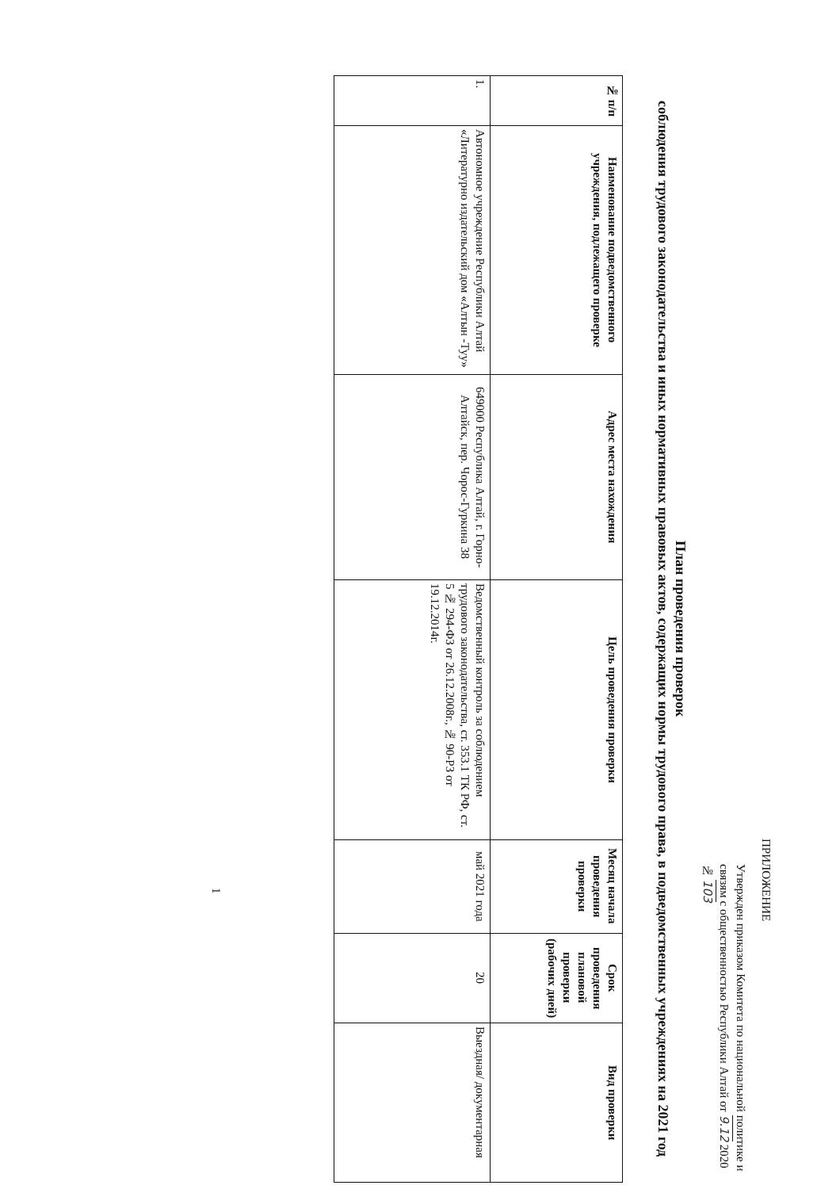ПРИЛОЖЕНИЕ
Утвержден приказом Комитета по национальной политике и связям с общественностью Республики Алтай от 9.12 2020 № 103
План проведения проверок
соблюдения трудового законодательства и иных нормативных правовых актов, содержащих нормы трудового права, в подведомственных учреждениях на 2021 год
| № п/п | Наименование подведомственного учреждения, подлежащего проверке | Адрес места нахождения | Цель проведения проверки | Месяц начала проведения проверки | Срок проведения плановой проверки (рабочих дней) | Вид проверки |
| --- | --- | --- | --- | --- | --- | --- |
| 1. | Автономное учреждение Республики Алтай «Литературно издательский дом «Алтын -Туу» | 649000 Республика Алтай, г. Горно-Алтайск, пер. Чорос-Гуркина 38 | Ведомственный контроль за соблюдением трудового законодательства, ст. 353.1 ТК РФ, ст. 5 № 294-ФЗ от 26.12.2008г., № 90-РЗ от 19.12.2014г. | май 2021 года | 20 | Выездная/ документарная |
1